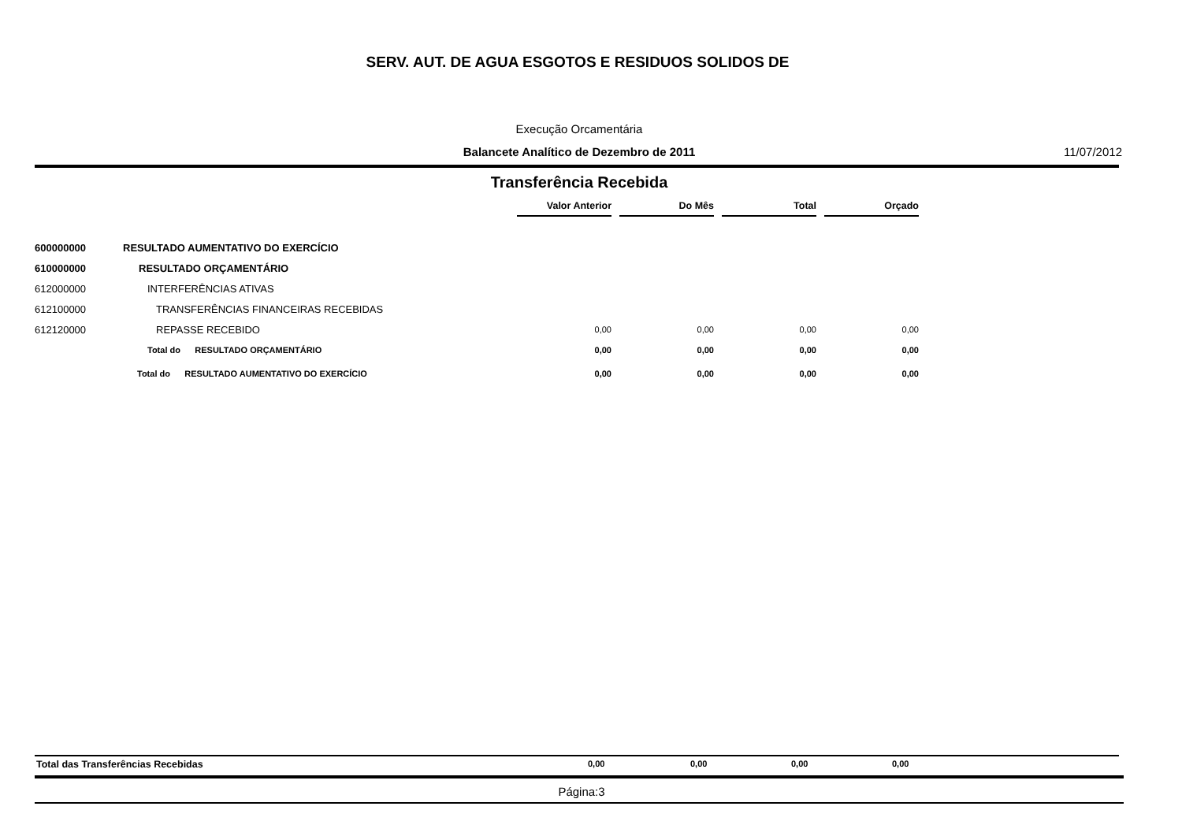SERV. AUT. DE AGUA ESGOTOS E RESIDUOS SOLIDOS DE
Execução Orcamentária
Balancete Analítico de Dezembro de 2011 11/07/2012
Transferência Recebida
| | | Valor Anterior | | Do Mês | | Total | | Orçado |
| 600000000 | RESULTADO AUMENTATIVO DO EXERCÍCIO | | | | | | | |
| 610000000 | RESULTADO ORÇAMENTÁRIO | | | | | | | |
| 612000000 | INTERFERÊNCIAS ATIVAS | | | | | | | |
| 612100000 | TRANSFERÊNCIAS FINANCEIRAS RECEBIDAS | | | | | | | |
| 612120000 | REPASSE RECEBIDO | 0,00 | | 0,00 | | 0,00 | | 0,00 |
| | Total do RESULTADO ORÇAMENTÁRIO | 0,00 | | 0,00 | | 0,00 | | 0,00 |
| | Total do RESULTADO AUMENTATIVO DO EXERCÍCIO | 0,00 | | 0,00 | | 0,00 | | 0,00 |
Total das Transferências Recebidas 0,00 0,00 0,00 0,00
Página:3